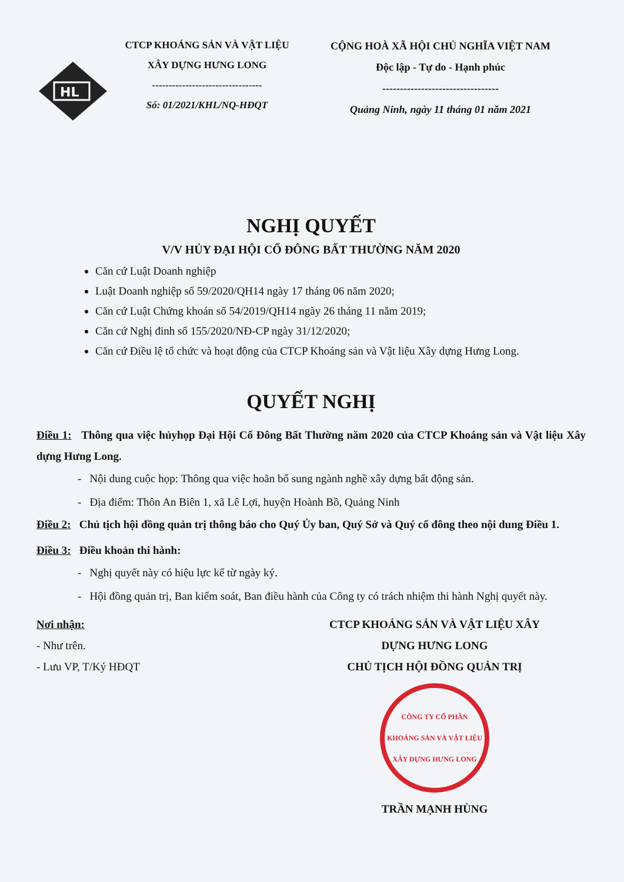HL
CTCP KHOÁNG SẢN VÀ VẬT LIỆU
XÂY DỰNG HƯNG LONG
---------------------------------
Số: 01/2021/KHL/NQ-HĐQT
CỘNG HOÀ XÃ HỘI CHỦ NGHĨA VIỆT NAM
Độc lập - Tự do - Hạnh phúc
---------------------------------
Quảng Ninh, ngày 11 tháng 01 năm 2021
NGHỊ QUYẾT
V/V HỦY ĐẠI HỘI CỔ ĐÔNG BẤT THƯỜNG NĂM 2020
Căn cứ Luật Doanh nghiệp
Luật Doanh nghiệp số 59/2020/QH14 ngày 17 tháng 06 năm 2020;
Căn cứ Luật Chứng khoán số 54/2019/QH14 ngày 26 tháng 11 năm 2019;
Căn cứ Nghị đinh số 155/2020/NĐ-CP ngày 31/12/2020;
Căn cứ Điều lệ tổ chức và hoạt động của CTCP Khoáng sản và Vật liệu Xây dựng Hưng Long.
QUYẾT NGHỊ
Điều 1: Thông qua việc hủyhọp Đại Hội Cổ Đông Bất Thường năm 2020 của CTCP Khoáng sản và Vật liệu Xây dựng Hưng Long.
- Nội dung cuộc họp: Thông qua việc hoãn bổ sung ngành nghề xây dựng bất động sản.
- Địa điểm: Thôn An Biên 1, xã Lê Lợi, huyện Hoành Bồ, Quảng Ninh
Điều 2: Chủ tịch hội đồng quản trị thông báo cho Quý Ủy ban, Quý Sở và Quý cổ đông theo nội dung Điều 1.
Điều 3: Điều khoản thi hành:
- Nghị quyết này có hiệu lực kể từ ngày ký.
- Hội đồng quản trị, Ban kiểm soát, Ban điều hành của Công ty có trách nhiệm thi hành Nghị quyết này.
Nơi nhận:
- Như trên.
- Lưu VP, T/Ký HĐQT
CTCP KHOÁNG SẢN VÀ VẬT LIỆU XÂY
DỰNG HƯNG LONG
CHỦ TỊCH HỘI ĐỒNG QUẢN TRỊ
CÔNG TY CỔ PHẦN KHOÁNG SẢN VÀ VẬT LIỆU XÂY DỰNG HƯNG LONG
TRẦN MẠNH HÙNG